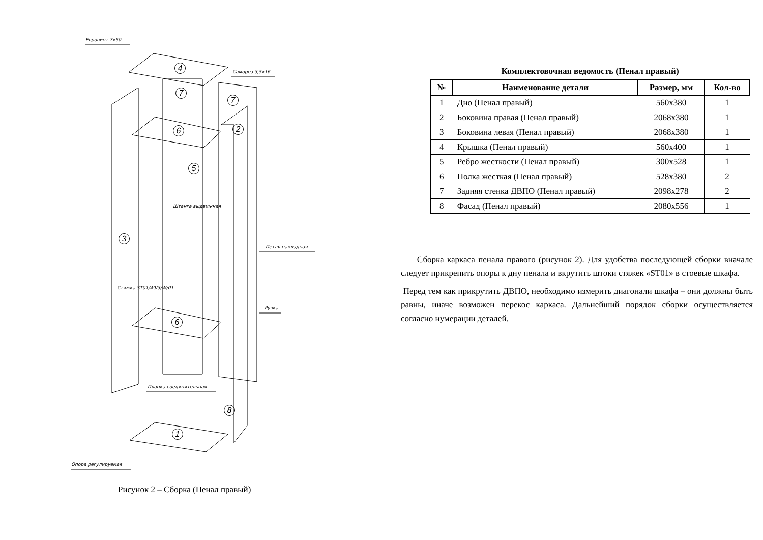Евровинт 7х50
Саморез 3,5х16
Петля накладная
Ручка
Планка соединительная
Опора регулируемая
Штанга выдвижная
Стяжка ST01/49/3/W/01
4
7
7
2 6
5
3
6
8
1
Рисунок 2 – Сборка (Пенал правый)
Комплектовочная ведомость (Пенал правый)
| № | Наименование детали | Размер, мм | Кол-во |
| --- | --- | --- | --- |
| 1 | Дно (Пенал правый) | 560x380 | 1 |
| 2 | Боковина правая (Пенал правый) | 2068x380 | 1 |
| 3 | Боковина левая (Пенал правый) | 2068x380 | 1 |
| 4 | Крышка (Пенал правый) | 560x400 | 1 |
| 5 | Ребро жесткости (Пенал правый) | 300x528 | 1 |
| 6 | Полка жесткая (Пенал правый) | 528x380 | 2 |
| 7 | Задняя стенка ДВПО (Пенал правый) | 2098x278 | 2 |
| 8 | Фасад (Пенал правый) | 2080x556 | 1 |
Сборка каркаса пенала правого (рисунок 2). Для удобства последующей сборки вначале следует прикрепить опоры к дну пенала и вкрутить штоки стяжек «ST01» в стоевые шкафа.
Перед тем как прикрутить ДВПО, необходимо измерить диагонали шкафа – они должны быть равны, иначе возможен перекос каркаса. Дальнейший порядок сборки осуществляется согласно нумерации деталей.